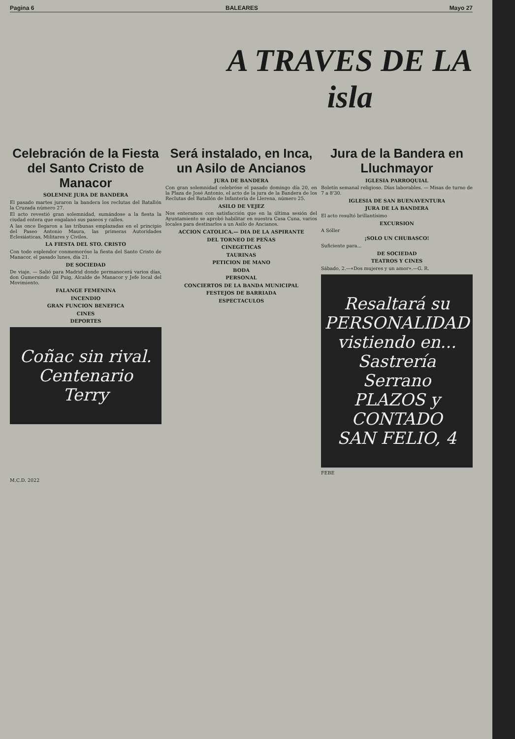Pagina 6 BALEARES Mayo 27
A TRAVES DE LA
isla
Celebración de la Fiesta del Santo Cristo de Manacor
SOLEMNE JURA DE BANDERA
El pasado martes juraron la bandera los reclutas del Batallón la Cruzada número 27.
El acto revestió gran solemnidad, sumándose a la fiesta la ciudad entera que engalanó sus paseos y calles.
A las once llegaron a las tribunas emplazadas en el principio del Paseo Antonio Maura, las primeras Autoridades Eclesiásticas, Militares y Civiles.
LA FIESTA DEL STO. CRISTO
Con todo esplendor conmemoróse la fiesta del Santo Cristo de Manacor, el pasado lunes, día 21.
DE SOCIEDAD
De viaje. — Salió para Madrid donde permanecerá varios días, don Gumersindo Gil Puig, Alcalde de Manacor y Jefe local del Movimiento.
FALANGE FEMENINA
INCENDIO
GRAN FUNCION BENEFICA
CINES
DEPORTES
Coñac sin rival.
Centenario
Terry
Será instalado, en Inca, un Asilo de Ancianos
JURA DE BANDERA
Con gran solemnidad celebróse el pasado domingo día 20, en la Plaza de José Antonio, el acto de la jura de la Bandera de los Reclutas del Batallón de Infantería de Llerena, número 25.
ASILO DE VEJEZ
Nos enteramos con satisfacción que en la última sesión del Ayuntamiento se aprobó habilitar en nuestra Casa Cuna, varios locales para destinarlos a un Asilo de Ancianos.
ACCION CATOLICA.— DIA DE LA ASPIRANTE
DEL TORNEO DE PEÑAS
CINEGETICAS
TAURINAS
PETICION DE MANO
BODA
PERSONAL
CONCIERTOS DE LA BANDA MUNICIPAL
FESTEJOS DE BARRIADA
ESPECTACULOS
Jura de la Bandera en Lluchmayor
IGLESIA PARROQUIAL
Boletín semanal religioso. Días laborables. — Misas de turno de 7 a 8'30.
IGLESIA DE SAN BUENAVENTURA
JURA DE LA BANDERA
El acto resultó brillantísimo
EXCURSION
A Sóller
¡SOLO UN CHUBASCO!
Suficiente para...
DE SOCIEDAD
TEATROS Y CINES
Sábado, 2.—«Dos mujeres y un amor».—G. R.
Resaltará su PERSONALIDAD vistiendo en...
Sastrería Serrano
PLAZOS y CONTADO
SAN FELIO, 4
FEBE
M.C.D. 2022